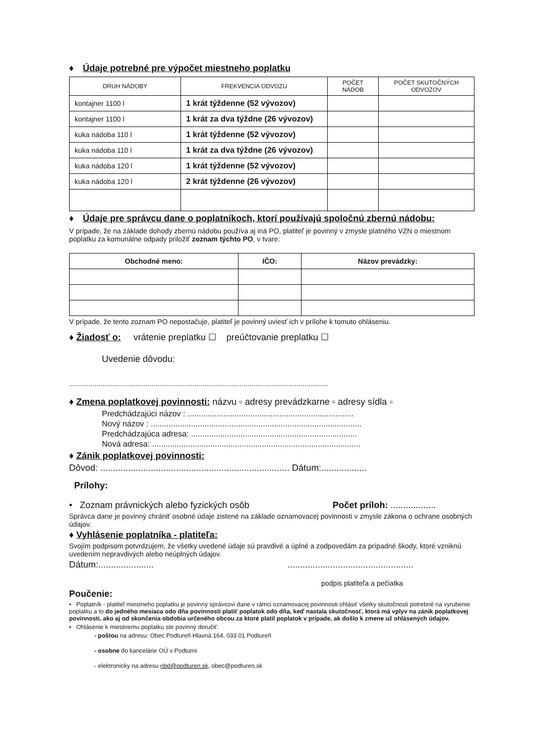♦ Údaje potrebné pre výpočet miestneho poplatku
| DRUH NÁDOBY | FREKVENCIA ODVOZU | POČET NÁDOB | POČET SKUTOČNÝCH ODVOZOV |
| --- | --- | --- | --- |
| kontajner 1100 l | 1 krát týždenne (52 vývozov) | | |
| kontajner 1100 l | 1 krát za dva týždne (26 vývozov) | | |
| kuka nádoba 110 l | 1 krát týždenne (52 vývozov) | | |
| kuka nádoba 110 l | 1 krát za dva týždne (26 vývozov) | | |
| kuka nádoba 120 l | 1 krát týždenne (52 vývozov) | | |
| kuka nádoba 120 l | 2 krát týždenne (26 vývozov) | | |
♦ Údaje pre správcu dane o poplatníkoch, ktorí používajú spoločnú zbernú nádobu:
V prípade, že na základe dohody zbernú nádobu používa aj iná PO, platiteľ je povinný v zmysle platného VZN o miestnom poplatku za komunálne odpady priložiť zoznam týchto PO, v tvare:
| Obchodné meno: | IČO: | Názov prevádzky: |
| --- | --- | --- |
V prípade, že tento zoznam PO nepostačuje, platiteľ je povinný uviesť ich v prílohe k tomuto ohláseniu.
♦ Žiadosť o: vrátenie preplatku ☐ preúčtovanie preplatku ☐
Uvedenie dôvodu:
....................................................................................................................................
♦ Zmena poplatkovej povinnosti: názvu ▫ adresy prevádzkarne ▫ adresy sídla ▫
Predchádzajúci názov : ..........................................................................
Nový názov : ..............................................................................................
Predchádzajúca adresa: ..........................................................................
Nová adresa: .............................................................................................
♦ Zánik poplatkovej povinnosti:
Dôvod: ........................................................................... Dátum:..................
Prílohy:
• Zoznam právnických alebo fyzických osôb Počet príloh: ..................
Správca dane je povinný chrániť osobné údaje zistené na základe oznamovacej povinnosti v zmysle zákona o ochrane osobných údajov.
♦ Vyhlásenie poplatníka - platiteľa:
Svojím podpisom potvrdzujem, že všetky uvedené údaje sú pravdivé a úplné a zodpovedám za prípadné škody, ktoré vzniknú uvedením nepravdivých alebo neúplných údajov.
Dátum:...................... ..................................................
podpis platiteľa a pečiatka
Poučenie:
• Poplatník - platiteľ miestneho poplatku je povinný správcovi dane v rámci oznamovacej povinnosti ohlásiť všetky skutočnosti potrebné na vyrubenie poplatku a to do jedného mesiaca odo dňa povinnosti platiť poplatok odo dňa, keď nastala skutočnosť, ktorá má vplyv na zánik poplatkovej povinnosti, ako aj od skončenia obdobia určeného obcou za ktoré platil poplatok v prípade, ak došlo k zmene už ohlásených údajov.
• Ohlásenie k miestnemu poplatku ste povinný doručiť:
- poštou na adresu: Obec Podtureň Hlavná 164, 033 01 Podtureň
- osobne do kancelárie OÚ v Podturni
- elektronicky na adresu nbd@podturen.sk, obec@podturen.sk